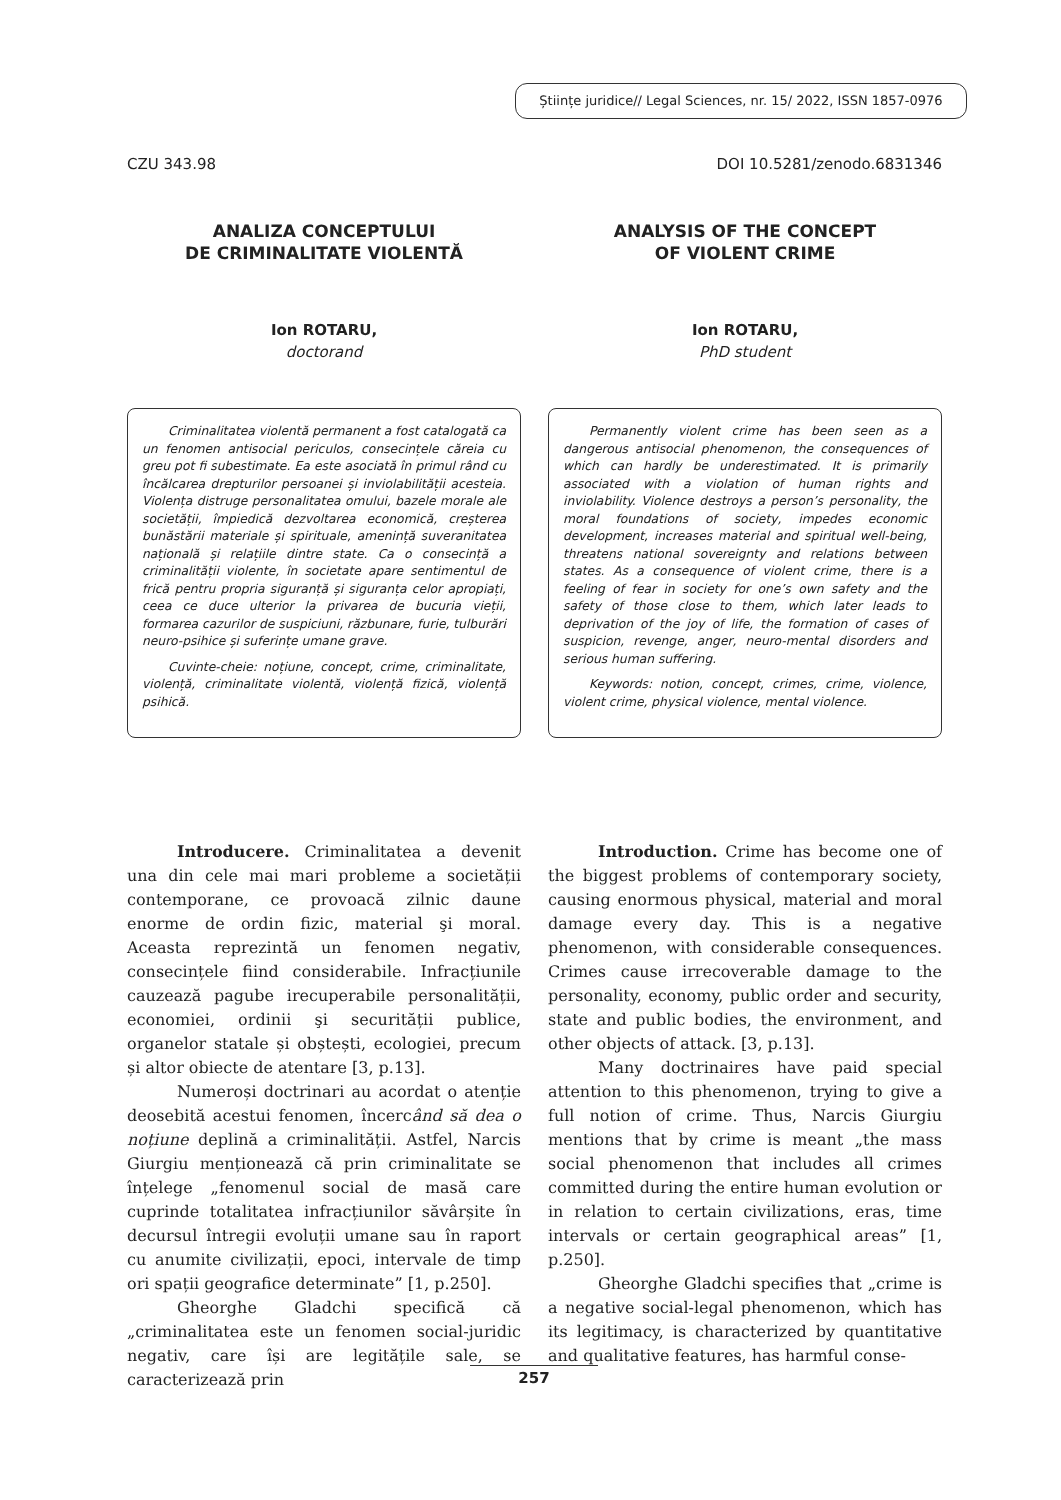Științe juridice// Legal Sciences, nr. 15/ 2022, ISSN 1857-0976
CZU 343.98 DOI 10.5281/zenodo.6831346
ANALIZA CONCEPTULUI
DE CRIMINALITATE VIOLENTĂ
Ion ROTARU,
doctorand
Criminalitatea violentă permanent a fost catalogată ca un fenomen antisocial periculos, consecințele căreia cu greu pot fi subestimate. Ea este asociată în primul rând cu încălcarea drepturilor persoanei și inviolabilității acesteia. Violența distruge personalitatea omului, bazele morale ale societății, împiedică dezvoltarea economică, creșterea bunăstării materiale și spirituale, amenință suveranitatea națională și relațiile dintre state. Ca o consecință a criminalității violente, în societate apare sentimentul de frică pentru propria siguranță și siguranța celor apropiați, ceea ce duce ulterior la privarea de bucuria vieții, formarea cazurilor de suspiciuni, răzbunare, furie, tulburări neuro-psihice și suferințe umane grave.
Cuvinte-cheie: noțiune, concept, crime, criminalitate, violență, criminalitate violentă, violență fizică, violență psihică.
ANALYSIS OF THE CONCEPT
OF VIOLENT CRIME
Ion ROTARU,
PhD student
Permanently violent crime has been seen as a dangerous antisocial phenomenon, the consequences of which can hardly be underestimated. It is primarily associated with a violation of human rights and inviolability. Violence destroys a person’s personality, the moral foundations of society, impedes economic development, increases material and spiritual well-being, threatens national sovereignty and relations between states. As a consequence of violent crime, there is a feeling of fear in society for one’s own safety and the safety of those close to them, which later leads to deprivation of the joy of life, the formation of cases of suspicion, revenge, anger, neuro-mental disorders and serious human suffering.
Keywords: notion, concept, crimes, crime, violence, violent crime, physical violence, mental violence.
Introducere. Criminalitatea a devenit una din cele mai mari probleme a societății contemporane, ce provoacă zilnic daune enorme de ordin fizic, material şi moral. Aceasta reprezintă un fenomen negativ, consecințele fiind considerabile. Infracțiunile cauzează pagube irecuperabile personalității, economiei, ordinii şi securității publice, organelor statale și obștești, ecologiei, precum și altor obiecte de atentare [3, p.13].
Numeroși doctrinari au acordat o atenție deosebită acestui fenomen, încercând să dea o noțiune deplină a criminalității. Astfel, Narcis Giurgiu menționează că prin criminalitate se înțelege „fenomenul social de masă care cuprinde totalitatea infracțiunilor săvârșite în decursul întregii evoluții umane sau în raport cu anumite civilizații, epoci, intervale de timp ori spații geografice determinate” [1, p.250].
Gheorghe Gladchi specifică că „criminalitatea este un fenomen social-juridic negativ, care își are legitățile sale, se caracterizează prin
Introduction. Crime has become one of the biggest problems of contemporary society, causing enormous physical, material and moral damage every day. This is a negative phenomenon, with considerable consequences. Crimes cause irrecoverable damage to the personality, economy, public order and security, state and public bodies, the environment, and other objects of attack. [3, p.13].
Many doctrinaires have paid special attention to this phenomenon, trying to give a full notion of crime. Thus, Narcis Giurgiu mentions that by crime is meant „the mass social phenomenon that includes all crimes committed during the entire human evolution or in relation to certain civilizations, eras, time intervals or certain geographical areas” [1, p.250].
Gheorghe Gladchi specifies that „crime is a negative social-legal phenomenon, which has its legitimacy, is characterized by quantitative and qualitative features, has harmful conse-
257